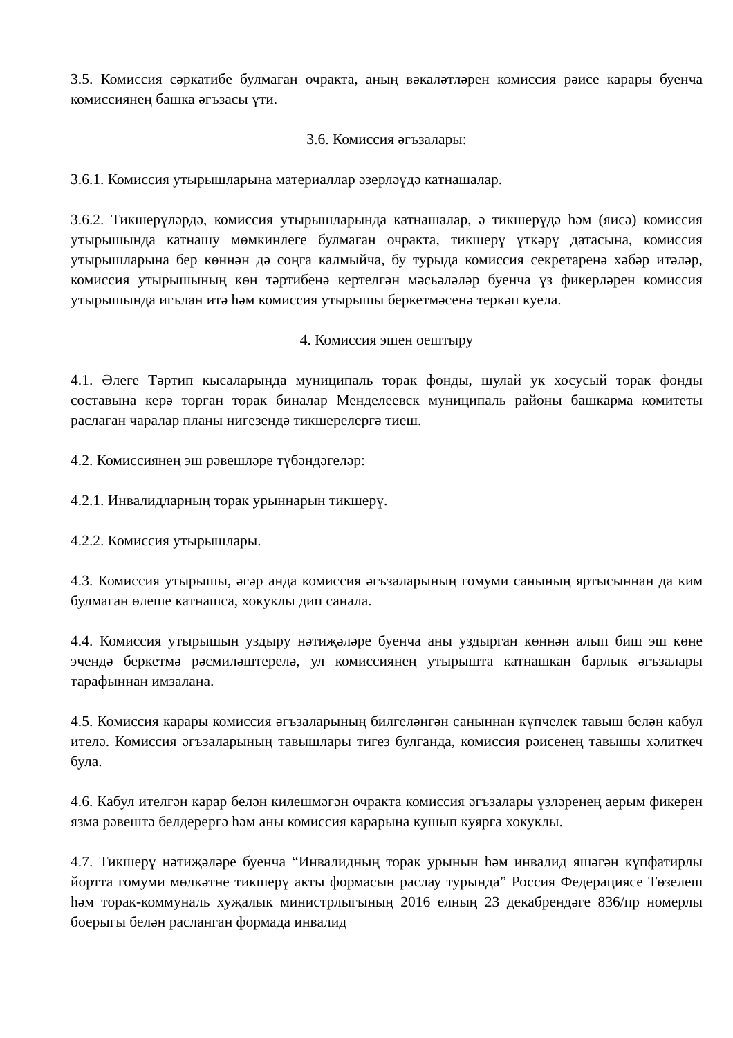3.5. Комиссия сәркатибе булмаган очракта, аның вәкаләтләрен комиссия рәисе карары буенча комиссиянең башка әгъзасы үти.
3.6. Комиссия әгъзалары:
3.6.1. Комиссия утырышларына материаллар әзерләүдә катнашалар.
3.6.2. Тикшерүләрдә, комиссия утырышларында катнашалар, ә тикшерүдә һәм (яисә) комиссия утырышында катнашу мөмкинлеге булмаган очракта, тикшерү үткәрү датасына, комиссия утырышларына бер көннән дә соңга калмыйча, бу турыда комиссия секретаренә хәбәр итәләр, комиссия утырышының көн тәртибенә кертелгән мәсьәләләр буенча үз фикерләрен комиссия утырышында игълан итә һәм комиссия утырышы беркетмәсенә теркәп куела.
4. Комиссия эшен оештыру
4.1. Әлеге Тәртип кысаларында муниципаль торак фонды, шулай ук хосусый торак фонды составына керә торган торак биналар Менделеевск муниципаль районы башкарма комитеты раслаган чаралар планы нигезендә тикшерелергә тиеш.
4.2. Комиссиянең эш рәвешләре түбәндәгеләр:
4.2.1. Инвалидларның торак урыннарын тикшерү.
4.2.2. Комиссия утырышлары.
4.3. Комиссия утырышы, әгәр анда комиссия әгъзаларының гомуми санының яртысыннан да ким булмаган өлеше катнашса, хокуклы дип санала.
4.4. Комиссия утырышын уздыру нәтиҗәләре буенча аны уздырган көннән алып биш эш көне эчендә беркетмә рәсмиләштерелә, ул комиссиянең утырышта катнашкан барлык әгъзалары тарафыннан имзалана.
4.5. Комиссия карары комиссия әгъзаларының билгеләнгән саныннан күпчелек тавыш белән кабул ителә. Комиссия әгъзаларының тавышлары тигез булганда, комиссия рәисенең тавышы хәлиткеч була.
4.6. Кабул ителгән карар белән килешмәгән очракта комиссия әгъзалары үзләренең аерым фикерен язма рәвештә белдерергә һәм аны комиссия карарына кушып куярга хокуклы.
4.7. Тикшерү нәтиҗәләре буенча “Инвалидның торак урынын һәм инвалид яшәгән күпфатирлы йортта гомуми мөлкәтне тикшерү акты формасын раслау турында” Россия Федерациясе Төзелеш һәм торак-коммуналь хуҗалык министрлыгының 2016 елның 23 декабрендәге 836/пр номерлы боерыгы белән расланган формада инвалид